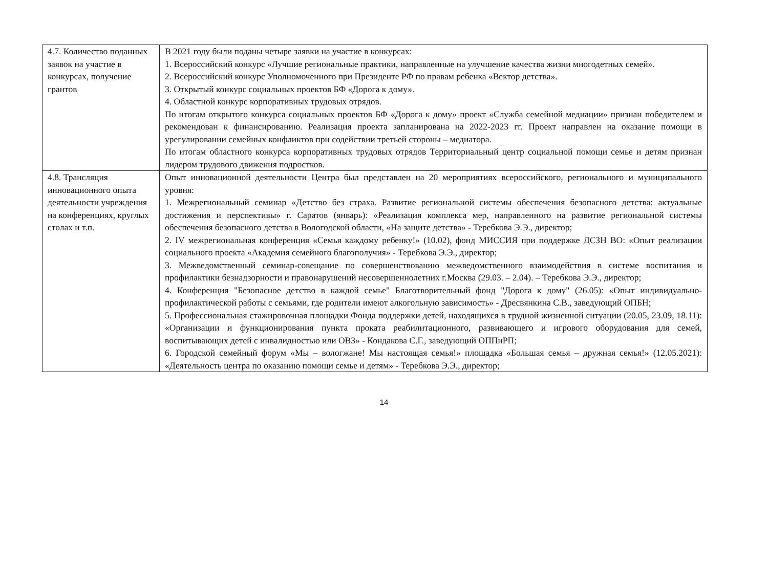| 4.7. Количество поданных заявок на участие в конкурсах, получение грантов | В 2021 году были поданы четыре заявки на участие в конкурсах: 1. Всероссийский конкурс «Лучшие региональные практики, направленные на улучшение качества жизни многодетных семей». 2. Всероссийский конкурс Уполномоченного при Президенте РФ по правам ребенка «Вектор детства». 3. Открытый конкурс социальных проектов БФ «Дорога к дому». 4. Областной конкурс корпоративных трудовых отрядов. По итогам открытого конкурса социальных проектов БФ «Дорога к дому» проект «Служба семейной медиации» признан победителем и рекомендован к финансированию. Реализация проекта запланирована на 2022-2023 гг. Проект направлен на оказание помощи в урегулировании семейных конфликтов при содействии третьей стороны – медиатора. По итогам областного конкурса корпоративных трудовых отрядов Территориальный центр социальной помощи семье и детям признан лидером трудового движения подростков. |
| 4.8. Трансляция инновационного опыта деятельности учреждения на конференциях, круглых столах и т.п. | Опыт инновационной деятельности Центра был представлен на 20 мероприятиях всероссийского, регионального и муниципального уровня: 1. Межрегиональный семинар «Детство без страха. Развитие региональной системы обеспечения безопасного детства: актуальные достижения и перспективы» г. Саратов (январь): «Реализация комплекса мер, направленного на развитие региональной системы обеспечения безопасного детства в Вологодской области, «На защите детства» - Теребкова Э.Э., директор; 2. IV межрегиональная конференция «Семья каждому ребенку!» (10.02), фонд МИССИЯ при поддержке ДСЗН ВО: «Опыт реализации социального проекта «Академия семейного благополучия» - Теребкова Э.Э., директор; 3. Межведомственный семинар-совещание по совершенствованию межведомственного взаимодействия в системе воспитания и профилактики безнадзорности и правонарушений несовершеннолетних г.Москва (29.03. – 2.04). – Теребкова Э.Э., директор; 4. Конференция "Безопасное детство в каждой семье" Благотворительный фонд "Дорога к дому" (26.05): «Опыт индивидуально-профилактической работы с семьями, где родители имеют алкогольную зависимость» - Дресвянкина С.В., заведующий ОПБН; 5. Профессиональная стажировочная площадки Фонда поддержки детей, находящихся в трудной жизненной ситуации (20.05, 23.09, 18.11): «Организации и функционирования пункта проката реабилитационного, развивающего и игрового оборудования для семей, воспитывающих детей с инвалидностью или ОВЗ» - Кондакова С.Г., заведующий ОППиРП; 6. Городской семейный форум «Мы – вологжане! Мы настоящая семья!» площадка «Большая семья – дружная семья!» (12.05.2021): «Деятельность центра по оказанию помощи семье и детям» - Теребкова Э.Э., директор; |
14